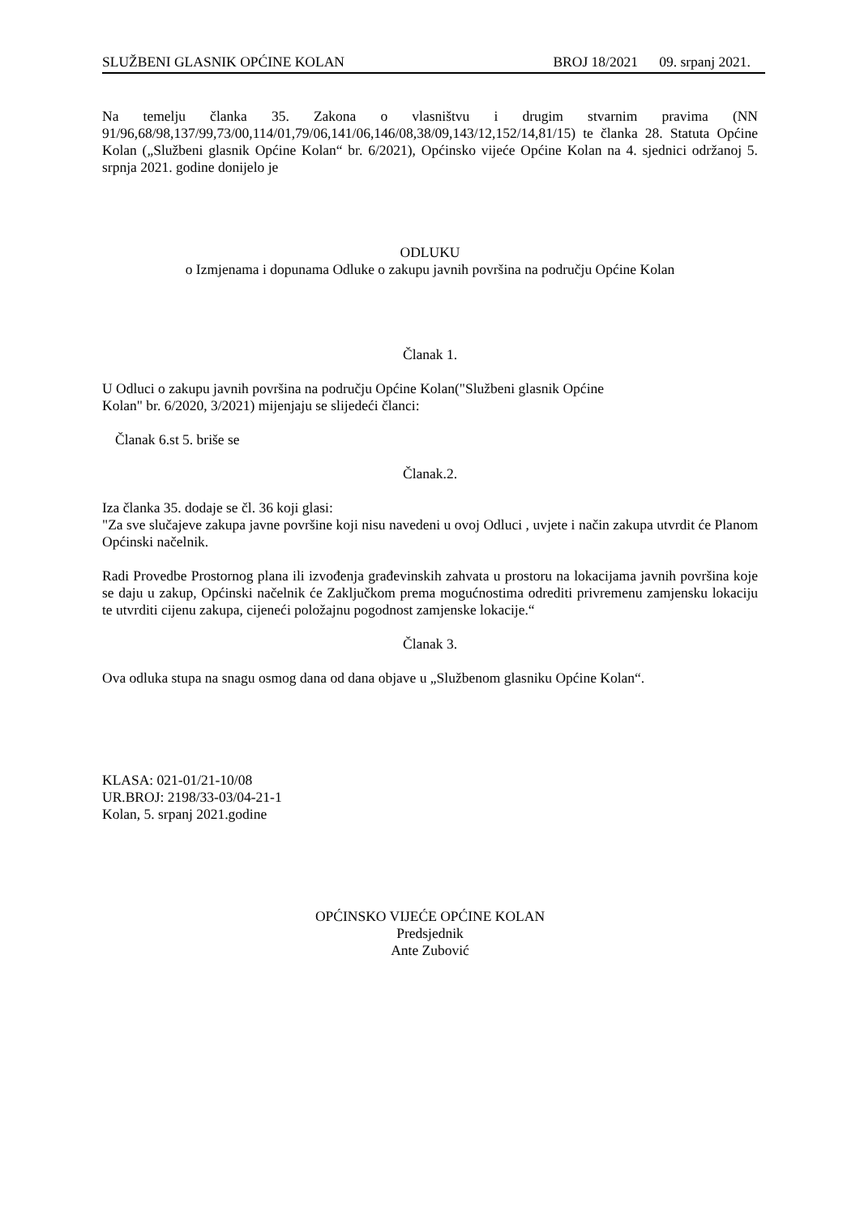SLUŽBENI GLASNIK OPĆINE KOLAN BROJ 18/2021 09. srpanj 2021.
Na temelju članka 35. Zakona o vlasništvu i drugim stvarnim pravima (NN 91/96,68/98,137/99,73/00,114/01,79/06,141/06,146/08,38/09,143/12,152/14,81/15) te članka 28. Statuta Općine Kolan („Službeni glasnik Općine Kolan“ br. 6/2021), Općinsko vijeće Općine Kolan na 4. sjednici održanoj 5. srpnja 2021. godine donijelo je
ODLUKU
o Izmjenama i dopunama Odluke o zakupu javnih površina na području Općine Kolan
Članak 1.
U Odluci o zakupu javnih površina na području Općine Kolan("Službeni glasnik Općine
Kolan" br. 6/2020, 3/2021) mijenjaju se slijedeći članci:
Članak 6.st 5. briše se
Članak.2.
Iza članka 35. dodaje se čl. 36 koji glasi:
"Za sve slučajeve zakupa javne površine koji nisu navedeni u ovoj Odluci , uvjete i način zakupa utvrdit će Planom Općinski načelnik.
Radi Provedbe Prostornog plana ili izvođenja građevinskih zahvata u prostoru na lokacijama javnih površina koje se daju u zakup, Općinski načelnik će Zaključkom prema mogućnostima odrediti privremenu zamjensku lokaciju te utvrditi cijenu zakupa, cijeneći položajnu pogodnost zamjenske lokacije.“
Članak 3.
Ova odluka stupa na snagu osmog dana od dana objave u „Službenom glasniku Općine Kolan“.
KLASA: 021-01/21-10/08
UR.BROJ: 2198/33-03/04-21-1
Kolan, 5. srpanj 2021.godine
OPĆINSKO VIJEĆE OPĆINE KOLAN
Predsjednik
Ante Zubović